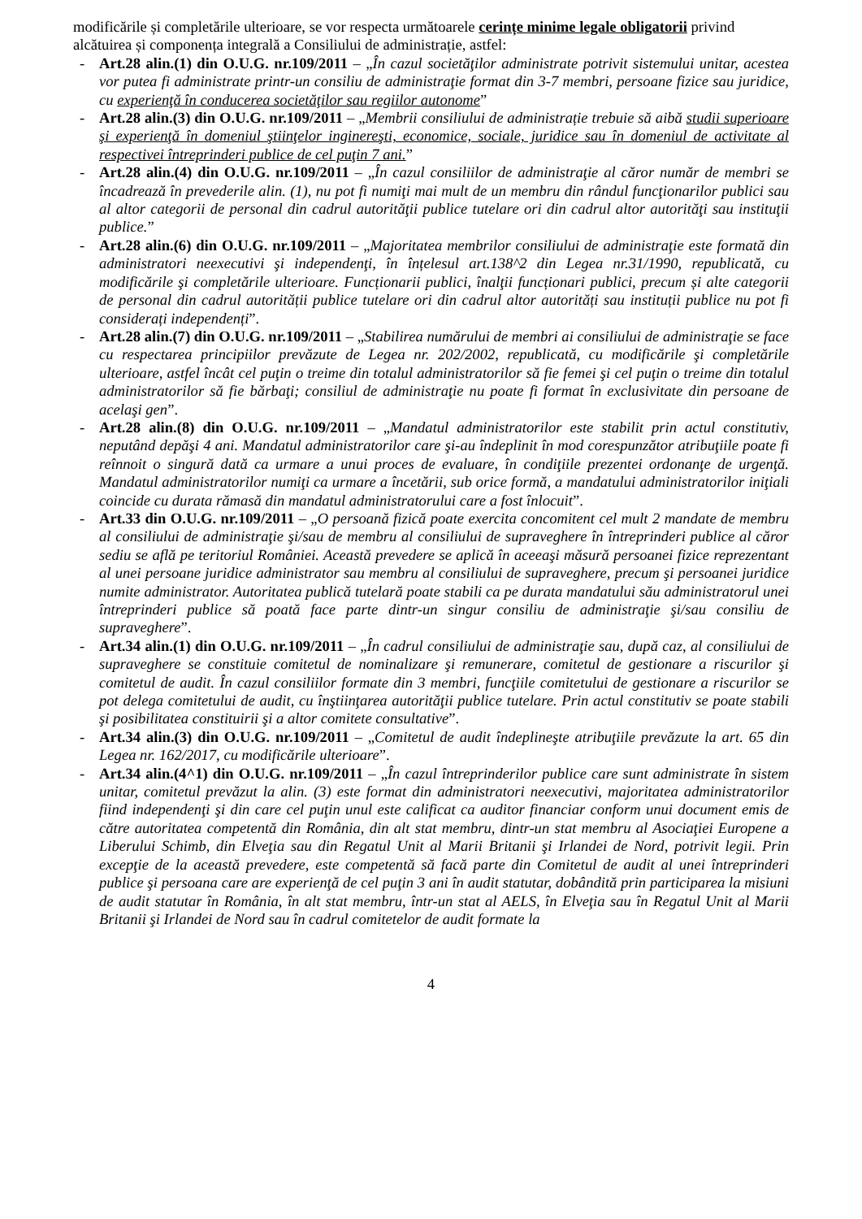modificările și completările ulterioare, se vor respecta următoarele cerințe minime legale obligatorii privind alcătuirea și componența integrală a Consiliului de administrație, astfel:
- Art.28 alin.(1) din O.U.G. nr.109/2011 – „În cazul societăţilor administrate potrivit sistemului unitar, acestea vor putea fi administrate printr-un consiliu de administraţie format din 3-7 membri, persoane fizice sau juridice, cu experienţă în conducerea societăţilor sau regiilor autonome”
- Art.28 alin.(3) din O.U.G. nr.109/2011 – „Membrii consiliului de administrație trebuie să aibă studii superioare şi experienţă în domeniul ştiinţelor inginereşti, economice, sociale, juridice sau în domeniul de activitate al respectivei întreprinderi publice de cel puţin 7 ani.”
- Art.28 alin.(4) din O.U.G. nr.109/2011 – „În cazul consiliilor de administraţie al căror număr de membri se încadrează în prevederile alin. (1), nu pot fi numiţi mai mult de un membru din rândul funcţionarilor publici sau al altor categorii de personal din cadrul autorităţii publice tutelare ori din cadrul altor autorităţi sau instituţii publice.”
- Art.28 alin.(6) din O.U.G. nr.109/2011 – „Majoritatea membrilor consiliului de administraţie este formată din administratori neexecutivi şi independenţi, în înțelesul art.138^2 din Legea nr.31/1990, republicată, cu modificările şi completările ulterioare. Funcționarii publici, înalţii funcționari publici, precum și alte categorii de personal din cadrul autorității publice tutelare ori din cadrul altor autorități sau instituții publice nu pot fi considerați independenți”.
- Art.28 alin.(7) din O.U.G. nr.109/2011 – „Stabilirea numărului de membri ai consiliului de administraţie se face cu respectarea principiilor prevăzute de Legea nr. 202/2002, republicată, cu modificările şi completările ulterioare, astfel încât cel puţin o treime din totalul administratorilor să fie femei şi cel puţin o treime din totalul administratorilor să fie bărbaţi; consiliul de administraţie nu poate fi format în exclusivitate din persoane de acelaşi gen”.
- Art.28 alin.(8) din O.U.G. nr.109/2011 – „Mandatul administratorilor este stabilit prin actul constitutiv, neputând depăşi 4 ani. Mandatul administratorilor care şi-au îndeplinit în mod corespunzător atribuţiile poate fi reînnoit o singură dată ca urmare a unui proces de evaluare, în condiţiile prezentei ordonanţe de urgenţă. Mandatul administratorilor numiţi ca urmare a încetării, sub orice formă, a mandatului administratorilor iniţiali coincide cu durata rămasă din mandatul administratorului care a fost înlocuit”.
- Art.33 din O.U.G. nr.109/2011 – „O persoană fizică poate exercita concomitent cel mult 2 mandate de membru al consiliului de administraţie şi/sau de membru al consiliului de supraveghere în întreprinderi publice al căror sediu se află pe teritoriul României. Această prevedere se aplică în aceeaşi măsură persoanei fizice reprezentant al unei persoane juridice administrator sau membru al consiliului de supraveghere, precum şi persoanei juridice numite administrator. Autoritatea publică tutelară poate stabili ca pe durata mandatului său administratorul unei întreprinderi publice să poată face parte dintr-un singur consiliu de administraţie şi/sau consiliu de supraveghere”.
- Art.34 alin.(1) din O.U.G. nr.109/2011 – „În cadrul consiliului de administraţie sau, după caz, al consiliului de supraveghere se constituie comitetul de nominalizare şi remunerare, comitetul de gestionare a riscurilor şi comitetul de audit. În cazul consiliilor formate din 3 membri, funcţiile comitetului de gestionare a riscurilor se pot delega comitetului de audit, cu înştiinţarea autorităţii publice tutelare. Prin actul constitutiv se poate stabili şi posibilitatea constituirii şi a altor comitete consultative”.
- Art.34 alin.(3) din O.U.G. nr.109/2011 – „Comitetul de audit îndeplineşte atribuţiile prevăzute la art. 65 din Legea nr. 162/2017, cu modificările ulterioare”.
- Art.34 alin.(4^1) din O.U.G. nr.109/2011 – „În cazul întreprinderilor publice care sunt administrate în sistem unitar, comitetul prevăzut la alin. (3) este format din administratori neexecutivi, majoritatea administratorilor fiind independenţi şi din care cel puţin unul este calificat ca auditor financiar conform unui document emis de către autoritatea competentă din România, din alt stat membru, dintr-un stat membru al Asociaţiei Europene a Liberului Schimb, din Elveţia sau din Regatul Unit al Marii Britanii şi Irlandei de Nord, potrivit legii. Prin excepţie de la această prevedere, este competentă să facă parte din Comitetul de audit al unei întreprinderi publice şi persoana care are experienţă de cel puţin 3 ani în audit statutar, dobândită prin participarea la misiuni de audit statutar în România, în alt stat membru, într-un stat al AELS, în Elveţia sau în Regatul Unit al Marii Britanii şi Irlandei de Nord sau în cadrul comitetelor de audit formate la
4